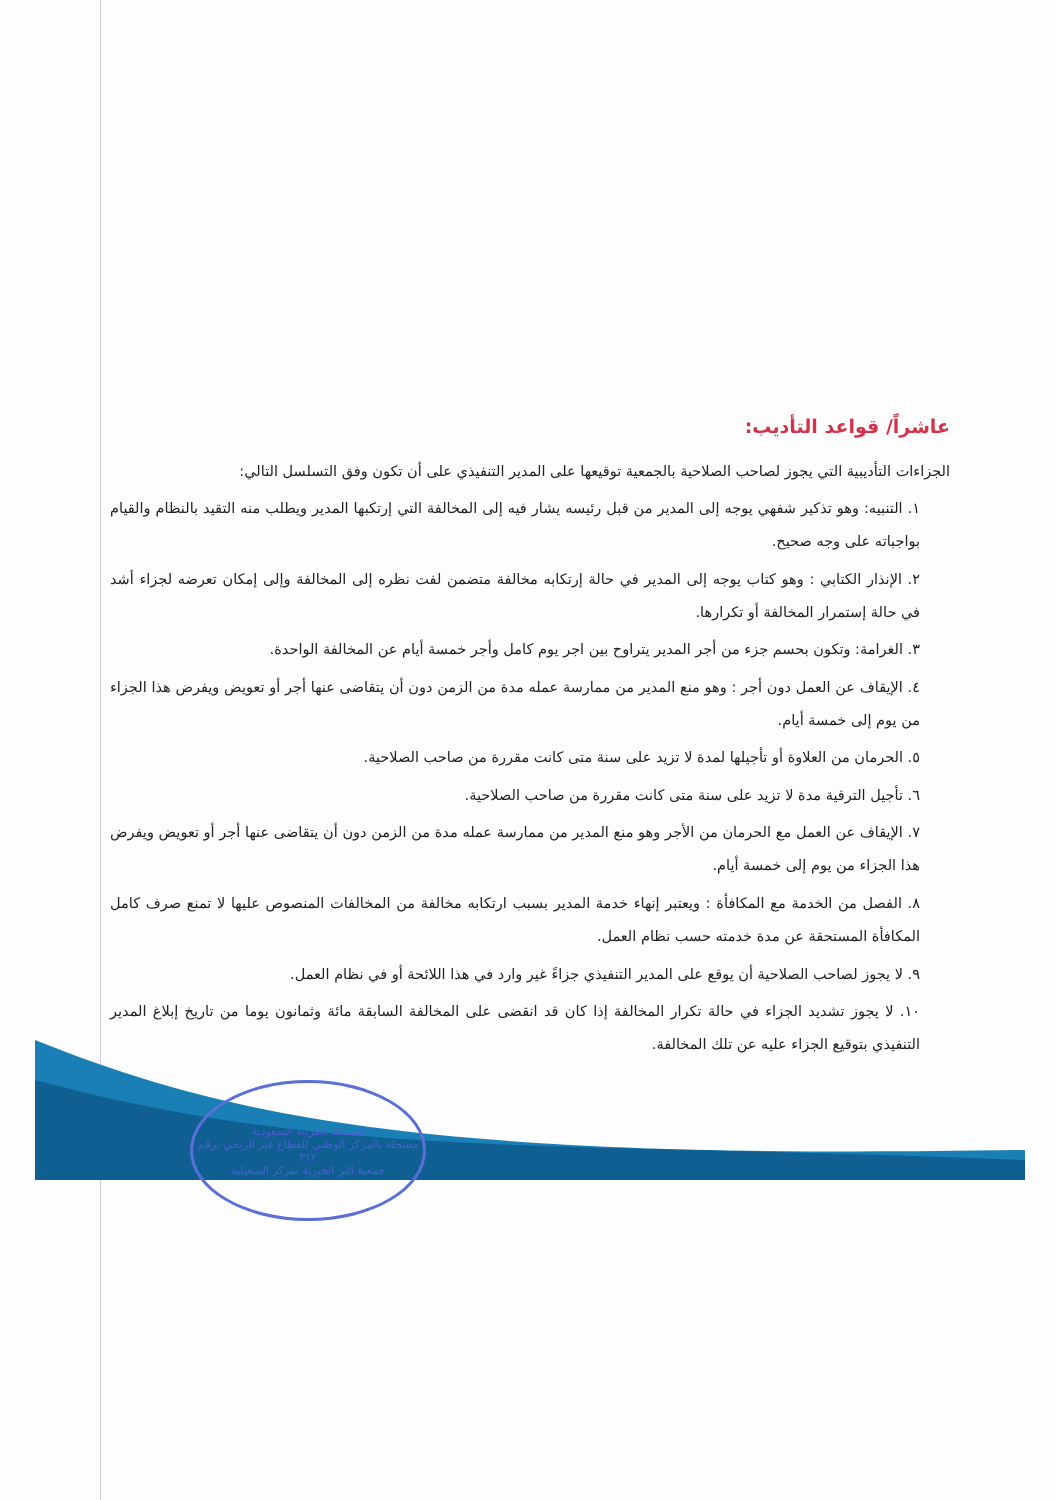عاشراً/ قواعد التأديب:
الجزاءات التأديبية التي يجوز لصاحب الصلاحية بالجمعية توقيعها على المدير التنفيذي على أن تكون وفق التسلسل التالي:
١. التنبيه: وهو تذكير شفهي يوجه إلى المدير من قبل رئيسه يشار فيه إلى المخالفة التي إرتكبها المدير ويطلب منه التقيد بالنظام والقيام بواجباته على وجه صحيح.
٢. الإنذار الكتابي : وهو كتاب يوجه إلى المدير في حالة إرتكابه مخالفة متضمن لفت نظره إلى المخالفة وإلى إمكان تعرضه لجزاء أشد في حالة إستمرار المخالفة أو تكرارها.
٣. الغرامة: وتكون بحسم جزء من أجر المدير يتراوح بين اجر يوم كامل وأجر خمسة أيام عن المخالفة الواحدة.
٤. الإيقاف عن العمل دون أجر : وهو منع المدير من ممارسة عمله مدة من الزمن دون أن يتقاضى عنها أجر أو تعويض ويفرض هذا الجزاء من يوم إلى خمسة أيام.
٥. الحرمان من العلاوة أو تأجيلها لمدة لا تزيد على سنة متى كانت مقررة من صاحب الصلاحية.
٦. تأجيل الترقية مدة لا تزيد على سنة متى كانت مقررة من صاحب الصلاحية.
٧. الإيقاف عن العمل مع الحرمان من الأجر وهو منع المدير من ممارسة عمله مدة من الزمن دون أن يتقاضى عنها أجر أو تعويض ويفرض هذا الجزاء من يوم إلى خمسة أيام.
٨. الفصل من الخدمة مع المكافأة : ويعتبر إنهاء خدمة المدير بسبب ارتكابه مخالفة من المخالفات المنصوص عليها لا تمنع صرف كامل المكافأة المستحقة عن مدة خدمته حسب نظام العمل.
٩. لا يجوز لصاحب الصلاحية أن يوقع على المدير التنفيذي جزاءً غير وارد في هذا اللائحة أو في نظام العمل.
١٠. لا يجوز تشديد الجزاء في حالة تكرار المخالفة إذا كان قد انقضى على المخالفة السابقة مائة وثمانون يوما من تاريخ إبلاغ المدير التنفيذي بتوقيع الجزاء عليه عن تلك المخالفة.
المملكة العربية السعودية
مسجلة بالمركز الوطني للقطاع غير الربحي برقم ٣١٢
جمعية البر الخيرية بمركز السعيلية